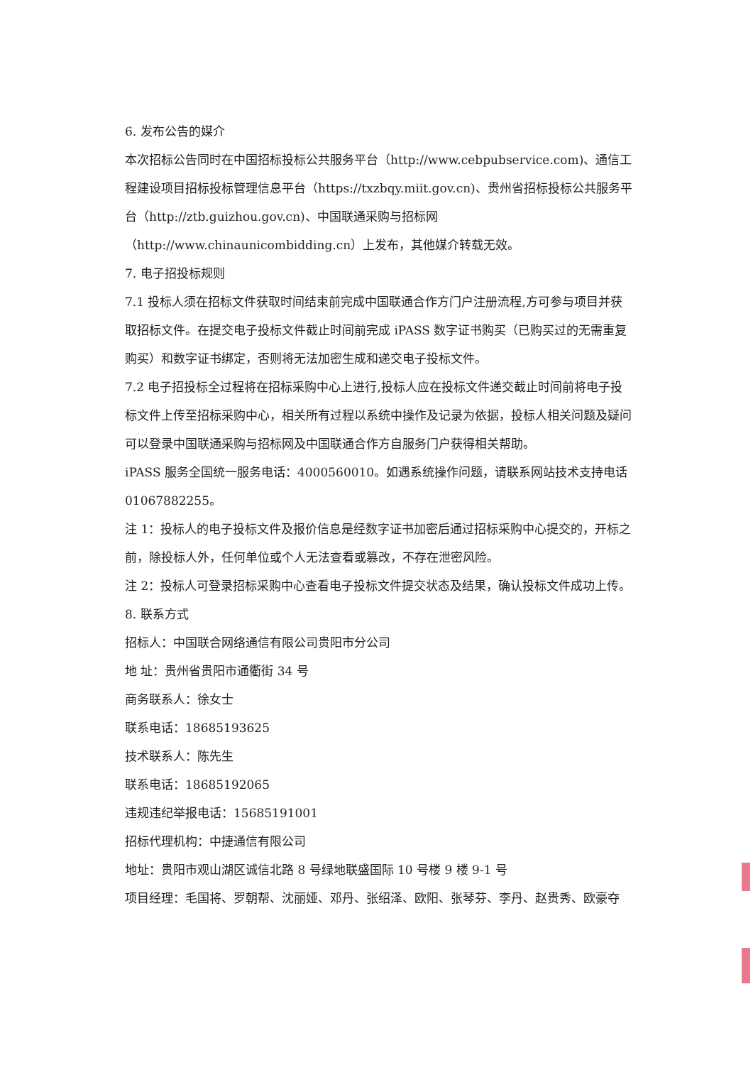6. 发布公告的媒介
本次招标公告同时在中国招标投标公共服务平台（http://www.cebpubservice.com)、通信工程建设项目招标投标管理信息平台（https://txzbqy.miit.gov.cn)、贵州省招标投标公共服务平台（http://ztb.guizhou.gov.cn)、中国联通采购与招标网（http://www.chinaunicombidding.cn）上发布，其他媒介转载无效。
7. 电子招投标规则
7.1 投标人须在招标文件获取时间结束前完成中国联通合作方门户注册流程,方可参与项目并获取招标文件。在提交电子投标文件截止时间前完成 iPASS 数字证书购买（已购买过的无需重复购买）和数字证书绑定，否则将无法加密生成和递交电子投标文件。
7.2 电子招投标全过程将在招标采购中心上进行,投标人应在投标文件递交截止时间前将电子投标文件上传至招标采购中心，相关所有过程以系统中操作及记录为依据，投标人相关问题及疑问可以登录中国联通采购与招标网及中国联通合作方自服务门户获得相关帮助。
iPASS 服务全国统一服务电话：4000560010。如遇系统操作问题，请联系网站技术支持电话01067882255。
注 1：投标人的电子投标文件及报价信息是经数字证书加密后通过招标采购中心提交的，开标之前，除投标人外，任何单位或个人无法查看或篡改，不存在泄密风险。
注 2：投标人可登录招标采购中心查看电子投标文件提交状态及结果，确认投标文件成功上传。
8. 联系方式
招标人：中国联合网络通信有限公司贵阳市分公司
地 址：贵州省贵阳市通衢街 34 号
商务联系人：徐女士
联系电话：18685193625
技术联系人：陈先生
联系电话：18685192065
违规违纪举报电话：15685191001
招标代理机构：中捷通信有限公司
地址：贵阳市观山湖区诚信北路 8 号绿地联盛国际 10 号楼 9 楼 9-1 号
项目经理：毛国将、罗朝帮、沈丽娅、邓丹、张绍泽、欧阳、张琴芬、李丹、赵贵秀、欧豪夺